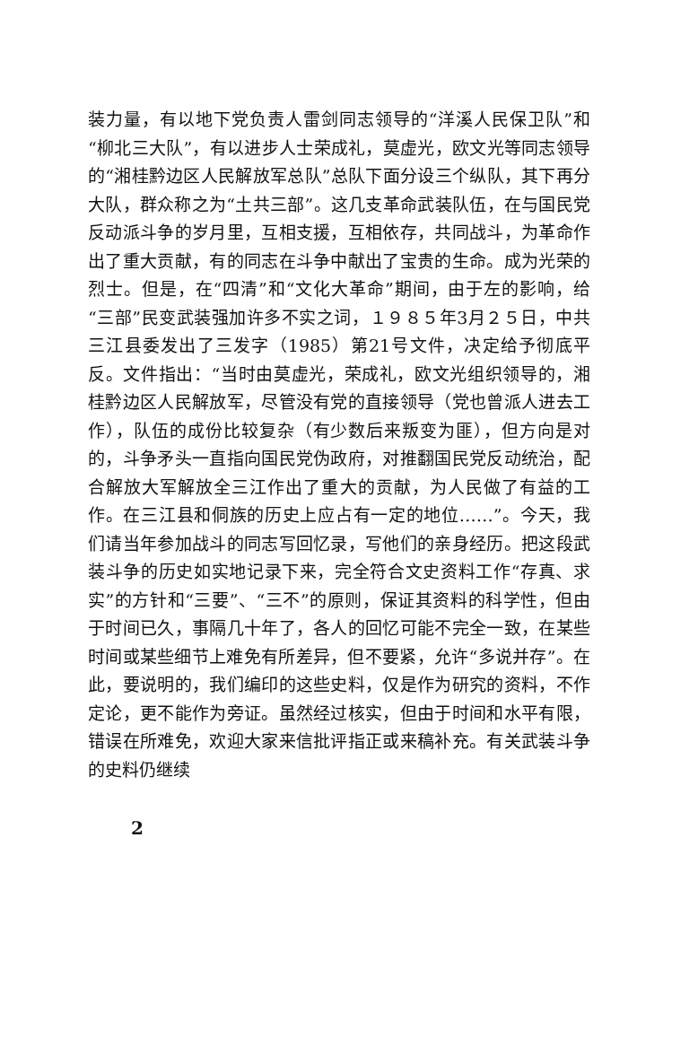装力量，有以地下党负责人雷剑同志领导的“洋溪人民保卫队”和“柳北三大队”，有以进步人士荣成礼，莫虚光，欧文光等同志领导的“湘桂黔边区人民解放军总队”总队下面分设三个纵队，其下再分大队，群众称之为“土共三部”。这几支革命武装队伍，在与国民党反动派斗争的岁月里，互相支援，互相依存，共同战斗，为革命作出了重大贡献，有的同志在斗争中献出了宝贵的生命。成为光荣的烈士。但是，在“四清”和“文化大革命”期间，由于左的影响，给“三部”民变武装强加许多不实之词，１９８５年3月２５日，中共三江县委发出了三发字（1985）第21号文件，决定给予彻底平反。文件指出：“当时由莫虚光，荣成礼，欧文光组织领导的，湘桂黔边区人民解放军，尽管没有党的直接领导（党也曾派人进去工作），队伍的成份比较复杂（有少数后来叛变为匪），但方向是对的，斗争矛头一直指向国民党伪政府，对推翻国民党反动统治，配合解放大军解放全三江作出了重大的贡献，为人民做了有益的工作。在三江县和侗族的历史上应占有一定的地位……”。今天，我们请当年参加战斗的同志写回忆录，写他们的亲身经历。把这段武装斗争的历史如实地记录下来，完全符合文史资料工作“存真、求实”的方针和“三要”、“三不”的原则，保证其资料的科学性，但由于时间已久，事隔几十年了，各人的回忆可能不完全一致，在某些时间或某些细节上难免有所差异，但不要紧，允许“多说并存”。在此，要说明的，我们编印的这些史料，仅是作为研究的资料，不作定论，更不能作为旁证。虽然经过核实，但由于时间和水平有限，错误在所难免，欢迎大家来信批评指正或来稿补充。有关武装斗争的史料仍继续
2